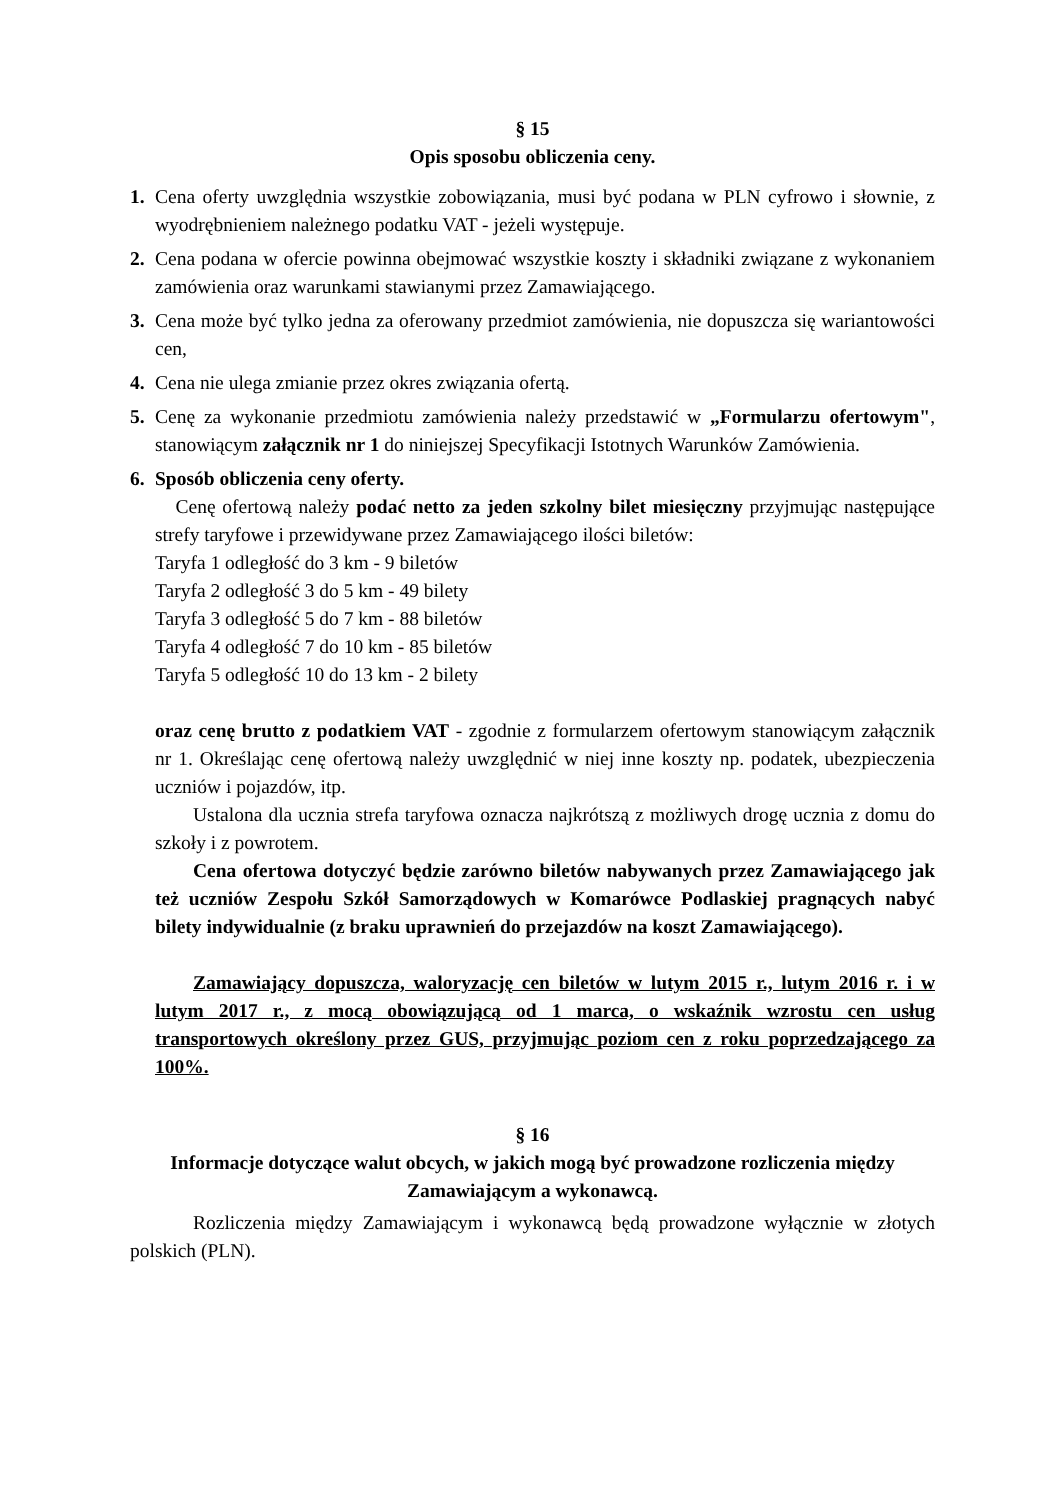§ 15
Opis sposobu obliczenia ceny.
1. Cena oferty uwzględnia wszystkie zobowiązania, musi być podana w PLN cyfrowo i słownie, z wyodrębnieniem należnego podatku VAT - jeżeli występuje.
2. Cena podana w ofercie powinna obejmować wszystkie koszty i składniki związane z wykonaniem zamówienia oraz warunkami stawianymi przez Zamawiającego.
3. Cena może być tylko jedna za oferowany przedmiot zamówienia, nie dopuszcza się wariantowości cen,
4. Cena nie ulega zmianie przez okres związania ofertą.
5. Cenę za wykonanie przedmiotu zamówienia należy przedstawić w „Formularzu ofertowym", stanowiącym załącznik nr 1 do niniejszej Specyfikacji Istotnych Warunków Zamówienia.
6. Sposób obliczenia ceny oferty.
Cenę ofertową należy podać netto za jeden szkolny bilet miesięczny przyjmując następujące strefy taryfowe i przewidywane przez Zamawiającego ilości biletów:
Taryfa 1 odległość do 3 km - 9 biletów
Taryfa 2 odległość 3 do 5 km - 49 bilety
Taryfa 3 odległość 5 do 7 km - 88 biletów
Taryfa 4 odległość 7 do 10 km - 85 biletów
Taryfa 5 odległość 10 do 13 km - 2 bilety
oraz cenę brutto z podatkiem VAT - zgodnie z formularzem ofertowym stanowiącym załącznik nr 1. Określając cenę ofertową należy uwzględnić w niej inne koszty np. podatek, ubezpieczenia uczniów i pojazdów, itp.
Ustalona dla ucznia strefa taryfowa oznacza najkrótszą z możliwych drogę ucznia z domu do szkoły i z powrotem.
Cena ofertowa dotyczyć będzie zarówno biletów nabywanych przez Zamawiającego jak też uczniów Zespołu Szkół Samorządowych w Komarówce Podlaskiej pragnących nabyć bilety indywidualnie (z braku uprawnień do przejazdów na koszt Zamawiającego).
Zamawiający dopuszcza, waloryzację cen biletów w lutym 2015 r., lutym 2016 r. i w lutym 2017 r., z mocą obowiązującą od 1 marca, o wskaźnik wzrostu cen usług transportowych określony przez GUS, przyjmując poziom cen z roku poprzedzającego za 100%.
§ 16
Informacje dotyczące walut obcych, w jakich mogą być prowadzone rozliczenia między Zamawiającym a wykonawcą.
Rozliczenia między Zamawiającym i wykonawcą będą prowadzone wyłącznie w złotych polskich (PLN).